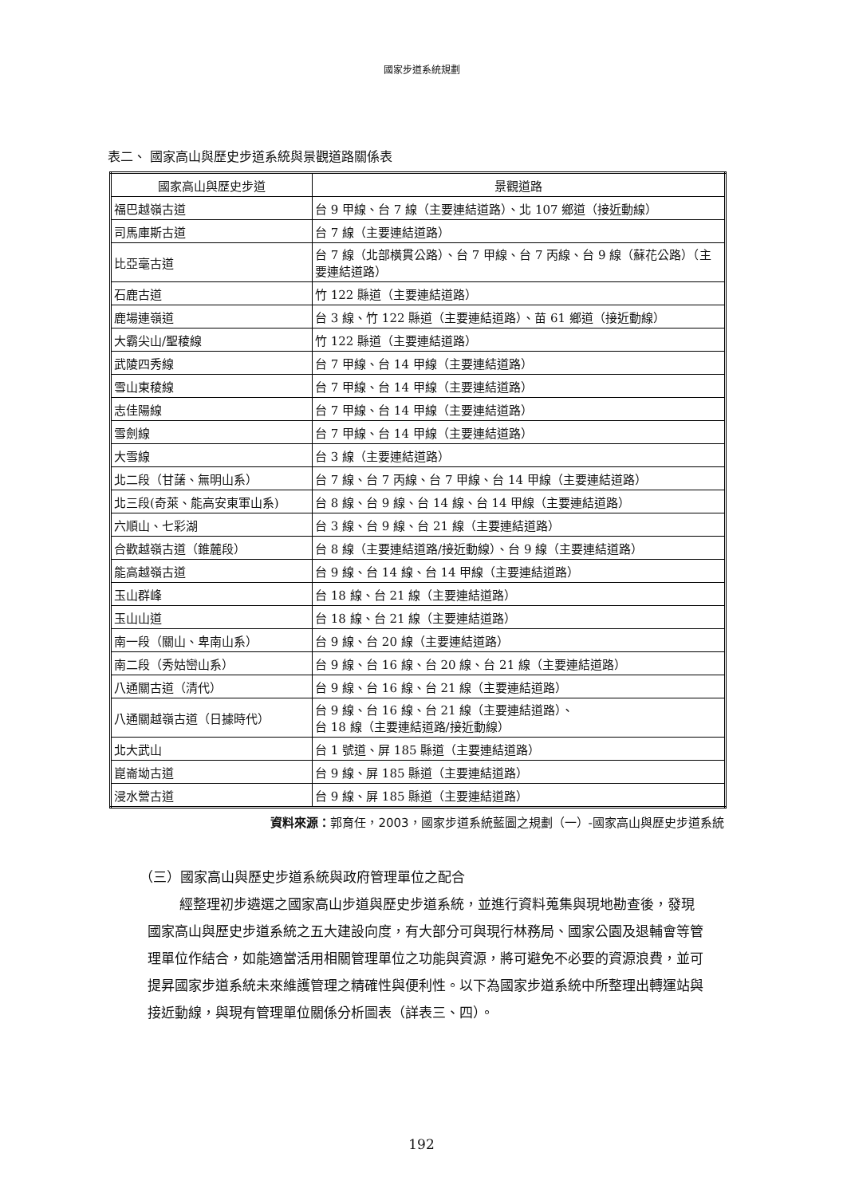國家步道系統規劃
表二、 國家高山與歷史步道系統與景觀道路關係表
| 國家高山與歷史步道 | 景觀道路 |
| --- | --- |
| 福巴越嶺古道 | 台 9 甲線、台 7 線（主要連結道路）、北 107 鄉道（接近動線） |
| 司馬庫斯古道 | 台 7 線（主要連結道路） |
| 比亞毫古道 | 台 7 線（北部橫貫公路）、台 7 甲線、台 7 丙線、台 9 線（蘇花公路）（主要連結道路） |
| 石鹿古道 | 竹 122 縣道（主要連結道路） |
| 鹿場連嶺道 | 台 3 線、竹 122 縣道（主要連結道路）、苗 61 鄉道（接近動線） |
| 大霸尖山/聖稜線 | 竹 122 縣道（主要連結道路） |
| 武陵四秀線 | 台 7 甲線、台 14 甲線（主要連結道路） |
| 雪山東稜線 | 台 7 甲線、台 14 甲線（主要連結道路） |
| 志佳陽線 | 台 7 甲線、台 14 甲線（主要連結道路） |
| 雪劍線 | 台 7 甲線、台 14 甲線（主要連結道路） |
| 大雪線 | 台 3 線（主要連結道路） |
| 北二段（甘藷、無明山系） | 台 7 線、台 7 丙線、台 7 甲線、台 14 甲線（主要連結道路） |
| 北三段(奇萊、能高安東軍山系) | 台 8 線、台 9 線、台 14 線、台 14 甲線（主要連結道路） |
| 六順山、七彩湖 | 台 3 線、台 9 線、台 21 線（主要連結道路） |
| 合歡越嶺古道（錐麓段） | 台 8 線（主要連結道路/接近動線）、台 9 線（主要連結道路） |
| 能高越嶺古道 | 台 9 線、台 14 線、台 14 甲線（主要連結道路） |
| 玉山群峰 | 台 18 線、台 21 線（主要連結道路） |
| 玉山山道 | 台 18 線、台 21 線（主要連結道路） |
| 南一段（關山、卑南山系） | 台 9 線、台 20 線（主要連結道路） |
| 南二段（秀姑巒山系） | 台 9 線、台 16 線、台 20 線、台 21 線（主要連結道路） |
| 八通關古道（清代） | 台 9 線、台 16 線、台 21 線（主要連結道路） |
| 八通關越嶺古道（日據時代） | 台 9 線、台 16 線、台 21 線（主要連結道路）、 台 18 線（主要連結道路/接近動線） |
| 北大武山 | 台 1 號道、屏 185 縣道（主要連結道路） |
| 崑崙坳古道 | 台 9 線、屏 185 縣道（主要連結道路） |
| 浸水營古道 | 台 9 線、屏 185 縣道（主要連結道路） |
資料來源：郭育任，2003，國家步道系統藍圖之規劃（一）-國家高山與歷史步道系統
（三）國家高山與歷史步道系統與政府管理單位之配合
經整理初步遴選之國家高山步道與歷史步道系統，並進行資料蒐集與現地勘查後，發現國家高山與歷史步道系統之五大建設向度，有大部分可與現行林務局、國家公園及退輔會等管理單位作結合，如能適當活用相關管理單位之功能與資源，將可避免不必要的資源浪費，並可提昇國家步道系統未來維護管理之精確性與便利性。以下為國家步道系統中所整理出轉運站與接近動線，與現有管理單位關係分析圖表（詳表三、四）。
192